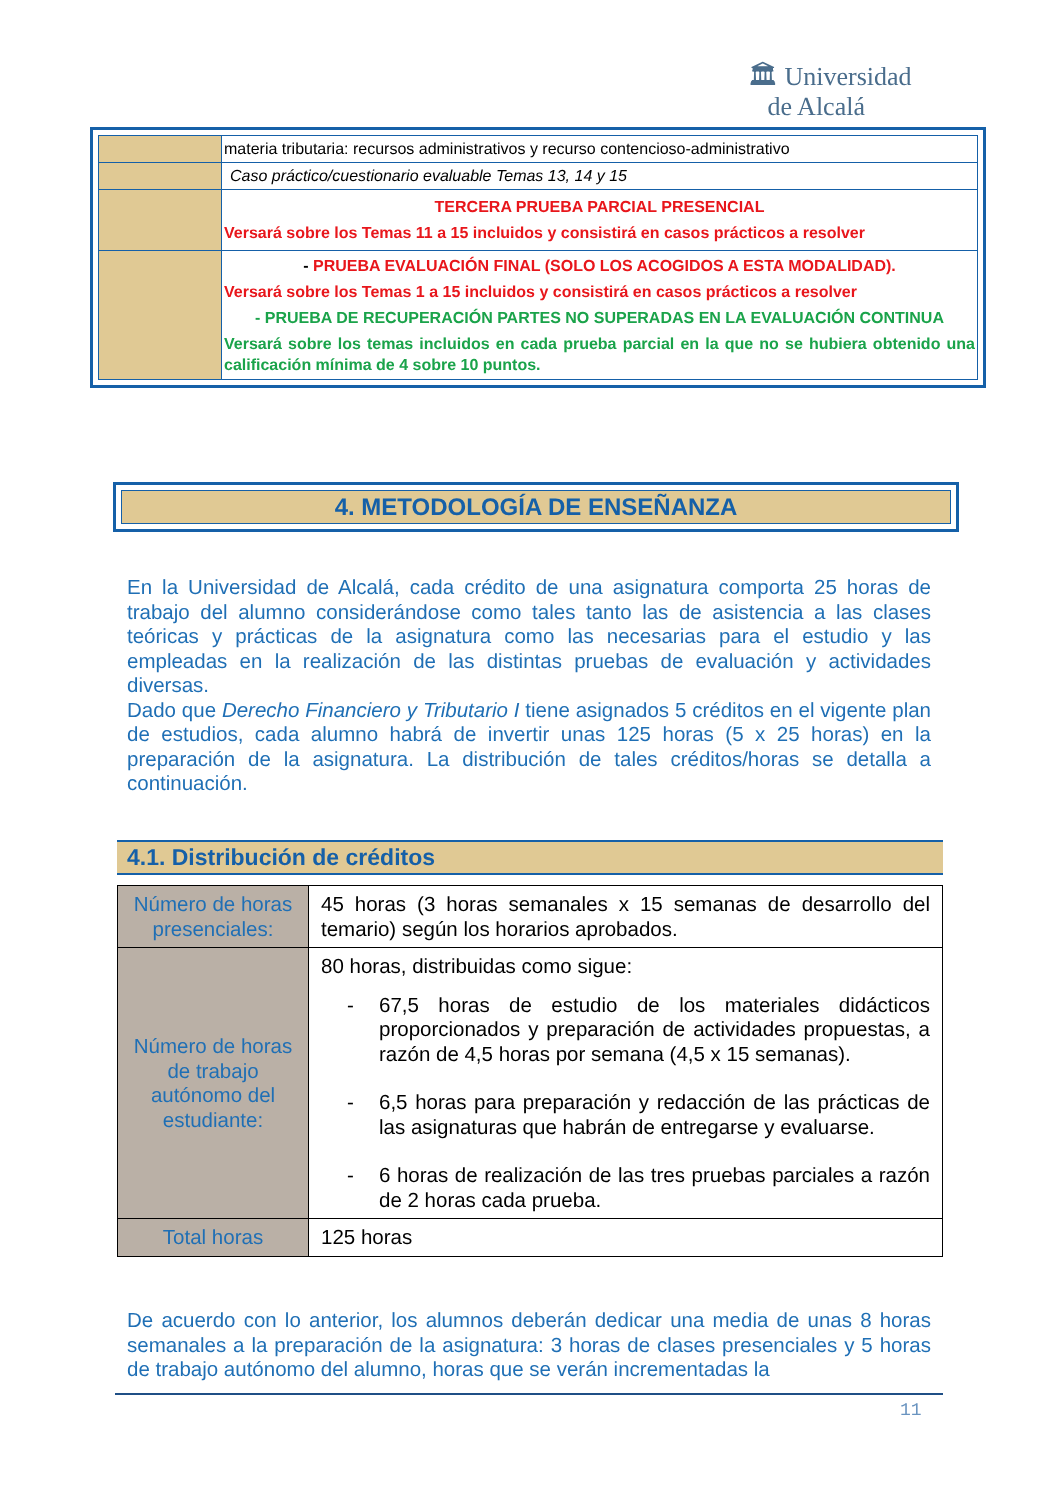🏛 Universidad
de Alcalá
| | materia tributaria: recursos administrativos y recurso contencioso-administrativo |
| | Caso práctico/cuestionario evaluable Temas 13, 14 y 15 |
| | TERCERA PRUEBA PARCIAL PRESENCIAL Versará sobre los Temas 11 a 15 incluidos y consistirá en casos prácticos a resolver |
| | - PRUEBA EVALUACIÓN FINAL (SOLO LOS ACOGIDOS A ESTA MODALIDAD). Versará sobre los Temas 1 a 15 incluidos y consistirá en casos prácticos a resolver - PRUEBA DE RECUPERACIÓN PARTES NO SUPERADAS EN LA EVALUACIÓN CONTINUA Versará sobre los temas incluidos en cada prueba parcial en la que no se hubiera obtenido una calificación mínima de 4 sobre 10 puntos. |
4. METODOLOGÍA DE ENSEÑANZA
En la Universidad de Alcalá, cada crédito de una asignatura comporta 25 horas de trabajo del alumno considerándose como tales tanto las de asistencia a las clases teóricas y prácticas de la asignatura como las necesarias para el estudio y las empleadas en la realización de las distintas pruebas de evaluación y actividades diversas.
Dado que Derecho Financiero y Tributario I tiene asignados 5 créditos en el vigente plan de estudios, cada alumno habrá de invertir unas 125 horas (5 x 25 horas) en la preparación de la asignatura. La distribución de tales créditos/horas se detalla a continuación.
4.1. Distribución de créditos
| Número de horas presenciales: | 45 horas (3 horas semanales x 15 semanas de desarrollo del temario) según los horarios aprobados. |
| Número de horas de trabajo autónomo del estudiante: | 80 horas, distribuidas como sigue: - 67,5 horas de estudio de los materiales didácticos proporcionados y preparación de actividades propuestas, a razón de 4,5 horas por semana (4,5 x 15 semanas). - 6,5 horas para preparación y redacción de las prácticas de las asignaturas que habrán de entregarse y evaluarse. - 6 horas de realización de las tres pruebas parciales a razón de 2 horas cada prueba. |
| Total horas | 125 horas |
De acuerdo con lo anterior, los alumnos deberán dedicar una media de unas 8 horas semanales a la preparación de la asignatura: 3 horas de clases presenciales y 5 horas de trabajo autónomo del alumno, horas que se verán incrementadas la
11